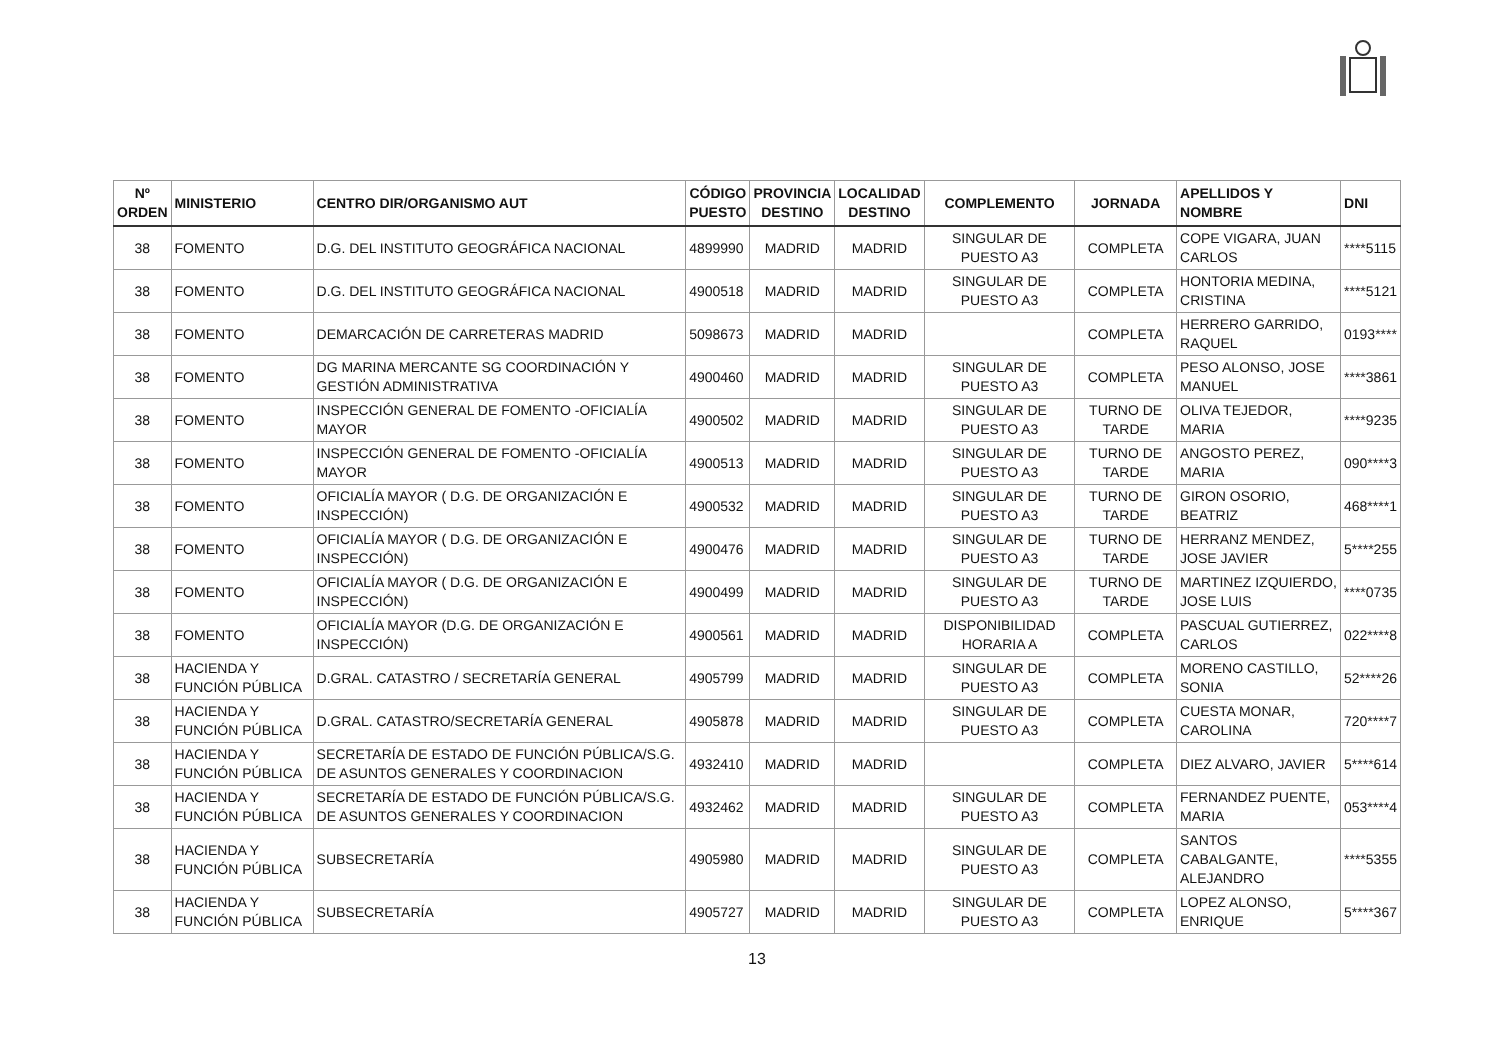| Nº ORDEN | MINISTERIO | CENTRO DIR/ORGANISMO AUT | CÓDIGO PUESTO | PROVINCIA DESTINO | LOCALIDAD DESTINO | COMPLEMENTO | JORNADA | APELLIDOS Y NOMBRE | DNI |
| --- | --- | --- | --- | --- | --- | --- | --- | --- | --- |
| 38 | FOMENTO | D.G. DEL INSTITUTO GEOGRÁFICA NACIONAL | 4899990 | MADRID | MADRID | SINGULAR DE PUESTO A3 | COMPLETA | COPE VIGARA, JUAN CARLOS | ****5115 |
| 38 | FOMENTO | D.G. DEL INSTITUTO GEOGRÁFICA NACIONAL | 4900518 | MADRID | MADRID | SINGULAR DE PUESTO A3 | COMPLETA | HONTORIA MEDINA, CRISTINA | ****5121 |
| 38 | FOMENTO | DEMARCACIÓN DE CARRETERAS MADRID | 5098673 | MADRID | MADRID | | COMPLETA | HERRERO GARRIDO, RAQUEL | 0193**** |
| 38 | FOMENTO | DG MARINA MERCANTE SG COORDINACIÓN Y GESTIÓN ADMINISTRATIVA | 4900460 | MADRID | MADRID | SINGULAR DE PUESTO A3 | COMPLETA | PESO ALONSO, JOSE MANUEL | ****3861 |
| 38 | FOMENTO | INSPECCIÓN GENERAL DE FOMENTO -OFICIALÍA MAYOR | 4900502 | MADRID | MADRID | SINGULAR DE PUESTO A3 | TURNO DE TARDE | OLIVA TEJEDOR, MARIA | ****9235 |
| 38 | FOMENTO | INSPECCIÓN GENERAL DE FOMENTO -OFICIALÍA MAYOR | 4900513 | MADRID | MADRID | SINGULAR DE PUESTO A3 | TURNO DE TARDE | ANGOSTO PEREZ, MARIA | 090****3 |
| 38 | FOMENTO | OFICIALÍA MAYOR ( D.G. DE ORGANIZACIÓN E INSPECCIÓN) | 4900532 | MADRID | MADRID | SINGULAR DE PUESTO A3 | TURNO DE TARDE | GIRON OSORIO, BEATRIZ | 468****1 |
| 38 | FOMENTO | OFICIALÍA MAYOR ( D.G. DE ORGANIZACIÓN E INSPECCIÓN) | 4900476 | MADRID | MADRID | SINGULAR DE PUESTO A3 | TURNO DE TARDE | HERRANZ MENDEZ, JOSE JAVIER | 5****255 |
| 38 | FOMENTO | OFICIALÍA MAYOR ( D.G. DE ORGANIZACIÓN E INSPECCIÓN) | 4900499 | MADRID | MADRID | SINGULAR DE PUESTO A3 | TURNO DE TARDE | MARTINEZ IZQUIERDO, JOSE LUIS | ****0735 |
| 38 | FOMENTO | OFICIALÍA MAYOR (D.G. DE ORGANIZACIÓN E INSPECCIÓN) | 4900561 | MADRID | MADRID | DISPONIBILIDAD HORARIA A | COMPLETA | PASCUAL GUTIERREZ, CARLOS | 022****8 |
| 38 | HACIENDA Y FUNCIÓN PÚBLICA | D.GRAL. CATASTRO / SECRETARÍA GENERAL | 4905799 | MADRID | MADRID | SINGULAR DE PUESTO A3 | COMPLETA | MORENO CASTILLO, SONIA | 52****26 |
| 38 | HACIENDA Y FUNCIÓN PÚBLICA | D.GRAL. CATASTRO/SECRETARÍA GENERAL | 4905878 | MADRID | MADRID | SINGULAR DE PUESTO A3 | COMPLETA | CUESTA MONAR, CAROLINA | 720****7 |
| 38 | HACIENDA Y FUNCIÓN PÚBLICA | SECRETARÍA DE ESTADO DE FUNCIÓN PÚBLICA/S.G. DE ASUNTOS GENERALES Y COORDINACION | 4932410 | MADRID | MADRID | | COMPLETA | DIEZ ALVARO, JAVIER | 5****614 |
| 38 | HACIENDA Y FUNCIÓN PÚBLICA | SECRETARÍA DE ESTADO DE FUNCIÓN PÚBLICA/S.G. DE ASUNTOS GENERALES Y COORDINACION | 4932462 | MADRID | MADRID | SINGULAR DE PUESTO A3 | COMPLETA | FERNANDEZ PUENTE, MARIA | 053****4 |
| 38 | HACIENDA Y FUNCIÓN PÚBLICA | SUBSECRETARÍA | 4905980 | MADRID | MADRID | SINGULAR DE PUESTO A3 | COMPLETA | SANTOS CABALGANTE, ALEJANDRO | ****5355 |
| 38 | HACIENDA Y FUNCIÓN PÚBLICA | SUBSECRETARÍA | 4905727 | MADRID | MADRID | SINGULAR DE PUESTO A3 | COMPLETA | LOPEZ ALONSO, ENRIQUE | 5****367 |
13